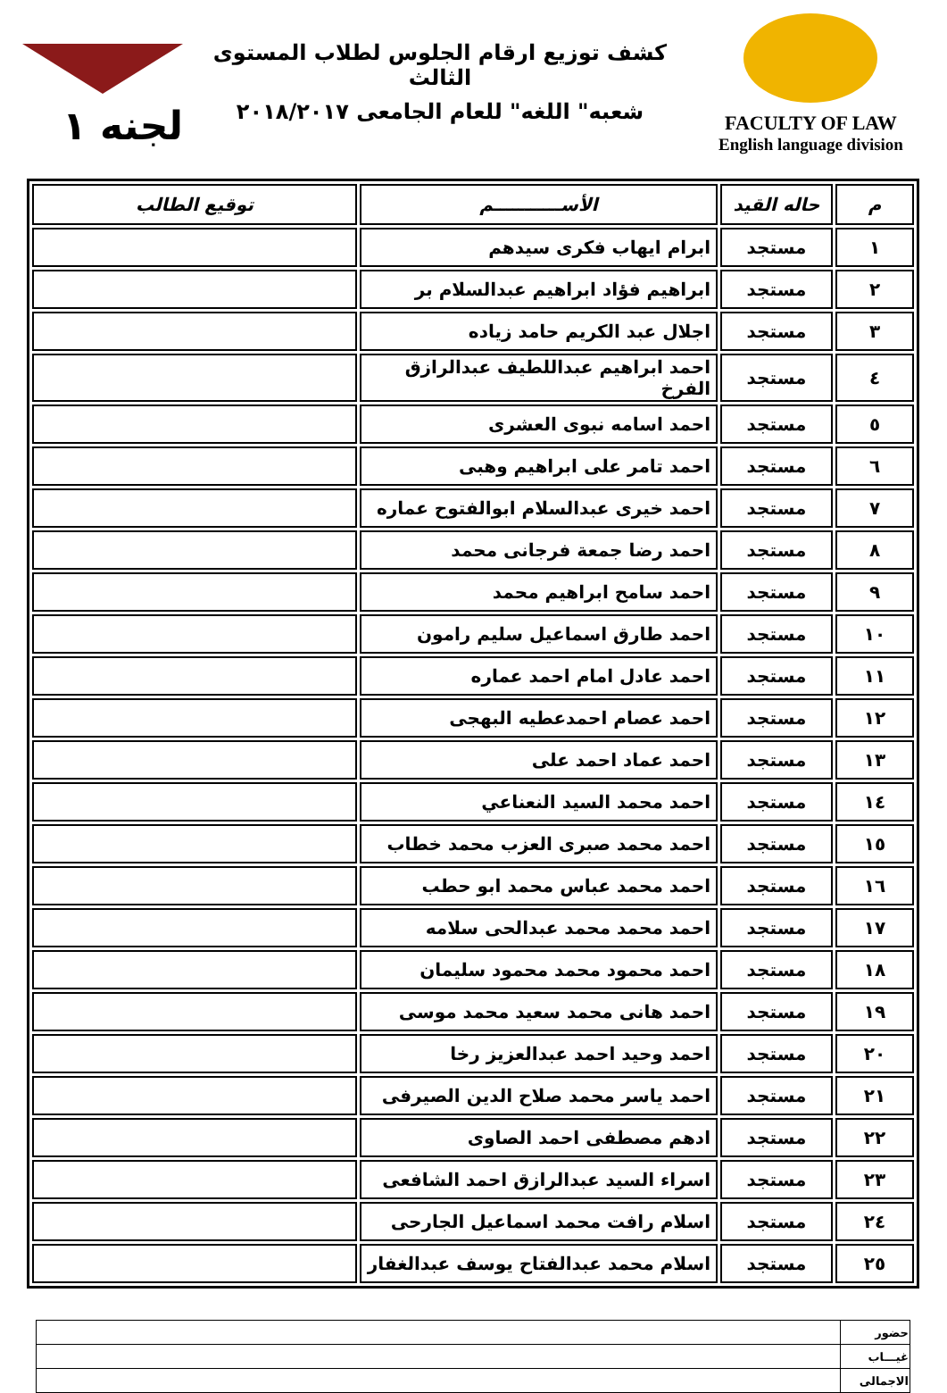FACULTY OF LAW
English language division
كشف توزيع ارقام الجلوس لطلاب المستوى الثالث
شعبه" اللغه" للعام الجامعى ٢٠١٨/٢٠١٧
لجنه ١
| م | حاله القيد | الأســـــــــــم | توقيع الطالب |
| --- | --- | --- | --- |
| ١ | مستجد | ابرام ايهاب فكرى سيدهم | |
| ٢ | مستجد | ابراهيم فؤاد ابراهيم عبدالسلام بر | |
| ٣ | مستجد | اجلال عبد الكريم حامد زياده | |
| ٤ | مستجد | احمد ابراهيم عبداللطيف عبدالرازق الفرخ | |
| ٥ | مستجد | احمد اسامه نبوى العشرى | |
| ٦ | مستجد | احمد تامر على ابراهيم وهبى | |
| ٧ | مستجد | احمد خيرى عبدالسلام ابوالفتوح عماره | |
| ٨ | مستجد | احمد رضا جمعة فرجانى محمد | |
| ٩ | مستجد | احمد سامح ابراهيم محمد | |
| ١٠ | مستجد | احمد طارق اسماعيل سليم رامون | |
| ١١ | مستجد | احمد عادل امام احمد عماره | |
| ١٢ | مستجد | احمد عصام احمدعطيه البهجى | |
| ١٣ | مستجد | احمد عماد احمد على | |
| ١٤ | مستجد | احمد محمد السيد النعناعي | |
| ١٥ | مستجد | احمد محمد صبرى العزب محمد خطاب | |
| ١٦ | مستجد | احمد محمد عباس محمد ابو حطب | |
| ١٧ | مستجد | احمد محمد محمد عبدالحى سلامه | |
| ١٨ | مستجد | احمد محمود محمد محمود سليمان | |
| ١٩ | مستجد | احمد هانى محمد سعيد محمد موسى | |
| ٢٠ | مستجد | احمد وحيد احمد عبدالعزيز رخا | |
| ٢١ | مستجد | احمد ياسر محمد صلاح الدين الصيرفى | |
| ٢٢ | مستجد | ادهم مصطفى احمد الصاوى | |
| ٢٣ | مستجد | اسراء السيد عبدالرازق احمد الشافعى | |
| ٢٤ | مستجد | اسلام رافت محمد اسماعيل الجارحى | |
| ٢٥ | مستجد | اسلام محمد عبدالفتاح يوسف عبدالغفار | |
| حضور | |
| غيـــاب | |
| الاجمالى | |